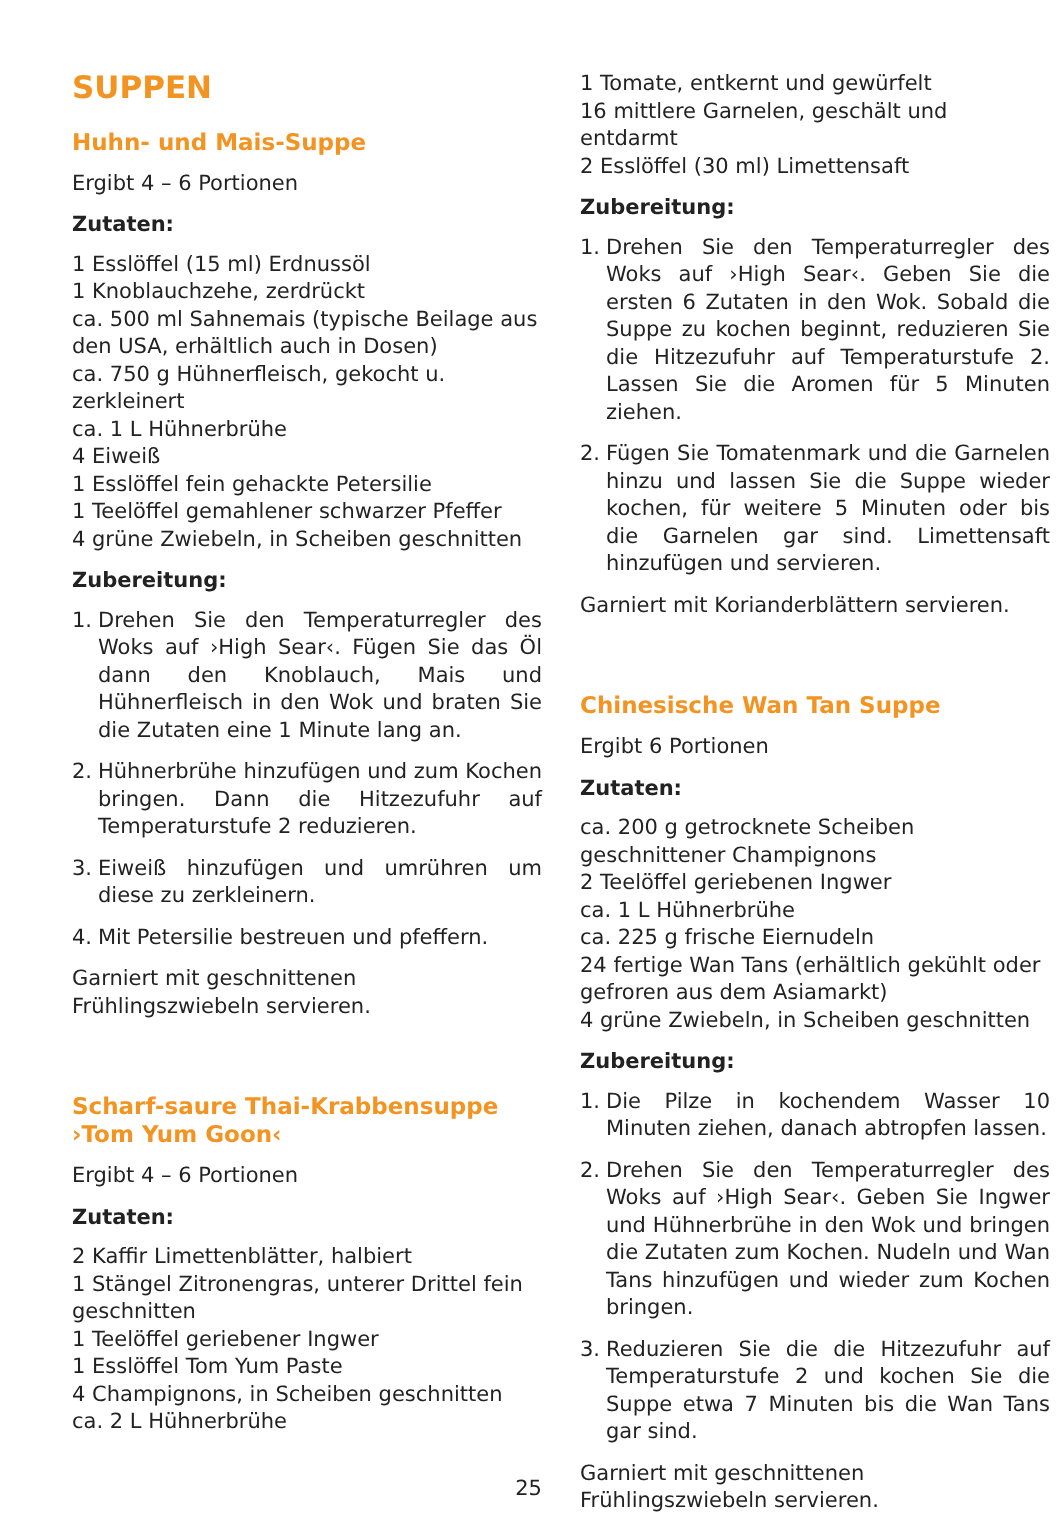SUPPEN
Huhn- und Mais-Suppe
Ergibt 4 – 6 Portionen
Zutaten:
1 Esslöffel (15 ml) Erdnussöl
1 Knoblauchzehe, zerdrückt
ca. 500 ml Sahnemais (typische Beilage aus den USA, erhältlich auch in Dosen)
ca. 750 g Hühnerfleisch, gekocht u. zerkleinert
ca. 1 L Hühnerbrühe
4 Eiweiß
1 Esslöffel fein gehackte Petersilie
1 Teelöffel gemahlener schwarzer Pfeffer
4 grüne Zwiebeln, in Scheiben geschnitten
Zubereitung:
1. Drehen Sie den Temperaturregler des Woks auf ›High Sear‹. Fügen Sie das Öl dann den Knoblauch, Mais und Hühnerfleisch in den Wok und braten Sie die Zutaten eine 1 Minute lang an.
2. Hühnerbrühe hinzufügen und zum Kochen bringen. Dann die Hitzezufuhr auf Temperaturstufe 2 reduzieren.
3. Eiweiß hinzufügen und umrühren um diese zu zerkleinern.
4. Mit Petersilie bestreuen und pfeffern.
Garniert mit geschnittenen Frühlingszwiebeln servieren.
Scharf-saure Thai-Krabbensuppe
›Tom Yum Goon‹
Ergibt 4 – 6 Portionen
Zutaten:
2 Kaffir Limettenblätter, halbiert
1 Stängel Zitronengras, unterer Drittel fein geschnitten
1 Teelöffel geriebener Ingwer
1 Esslöffel Tom Yum Paste
4 Champignons, in Scheiben geschnitten
ca. 2 L Hühnerbrühe
1 Tomate, entkernt und gewürfelt
16 mittlere Garnelen, geschält und entdarmt
2 Esslöffel (30 ml) Limettensaft
Zubereitung:
1. Drehen Sie den Temperaturregler des Woks auf ›High Sear‹. Geben Sie die ersten 6 Zutaten in den Wok. Sobald die Suppe zu kochen beginnt, reduzieren Sie die Hitzezufuhr auf Temperaturstufe 2. Lassen Sie die Aromen für 5 Minuten ziehen.
2. Fügen Sie Tomatenmark und die Garnelen hinzu und lassen Sie die Suppe wieder kochen, für weitere 5 Minuten oder bis die Garnelen gar sind. Limettensaft hinzufügen und servieren.
Garniert mit Korianderblättern servieren.
Chinesische Wan Tan Suppe
Ergibt 6 Portionen
Zutaten:
ca. 200 g getrocknete Scheiben geschnittener Champignons
2 Teelöffel geriebenen Ingwer
ca. 1 L Hühnerbrühe
ca. 225 g frische Eiernudeln
24 fertige Wan Tans (erhältlich gekühlt oder gefroren aus dem Asiamarkt)
4 grüne Zwiebeln, in Scheiben geschnitten
Zubereitung:
1. Die Pilze in kochendem Wasser 10 Minuten ziehen, danach abtropfen lassen.
2. Drehen Sie den Temperaturregler des Woks auf ›High Sear‹. Geben Sie Ingwer und Hühnerbrühe in den Wok und bringen die Zutaten zum Kochen. Nudeln und Wan Tans hinzufügen und wieder zum Kochen bringen.
3. Reduzieren Sie die die Hitzezufuhr auf Temperaturstufe 2 und kochen Sie die Suppe etwa 7 Minuten bis die Wan Tans gar sind.
Garniert mit geschnittenen Frühlingszwiebeln servieren.
25